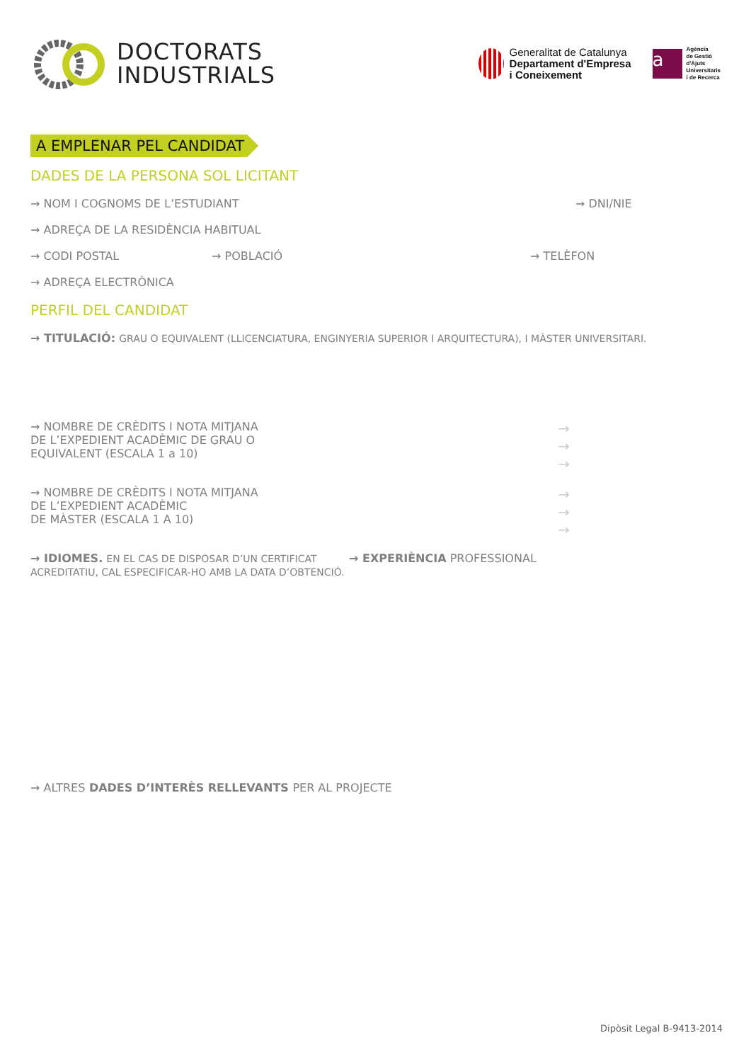DOCTORATS
INDUSTRIALS
Generalitat de Catalunya
Departament d'Empresa
i Coneixement
a
Agència
de Gestió
d'Ajuts
Universitaris
i de Recerca
A EMPLENAR PEL CANDIDAT
DADES DE LA PERSONA SOL LICITANT
→ NOM I COGNOMS DE L’ESTUDIANT → DNI/NIE
→ ADREÇA DE LA RESIDÈNCIA HABITUAL
→ CODI POSTAL → POBLACIÓ → TELÈFON
→ ADREÇA ELECTRÒNICA
PERFIL DEL CANDIDAT
→ TITULACIÓ: GRAU O EQUIVALENT (LLICENCIATURA, ENGINYERIA SUPERIOR I ARQUITECTURA), I MÀSTER UNIVERSITARI.
→ NOMBRE DE CRÈDITS I NOTA MITJANA
DE L’EXPEDIENT ACADÈMIC DE GRAU O
EQUIVALENT (ESCALA 1 a 10) →
→
→
→ NOMBRE DE CRÈDITS I NOTA MITJANA
DE L’EXPEDIENT ACADÈMIC
DE MÀSTER (ESCALA 1 A 10) →
→
→
→ IDIOMES. EN EL CAS DE DISPOSAR D’UN CERTIFICAT ACREDITATIU, CAL ESPECIFICAR-HO AMB LA DATA D’OBTENCIÓ. → EXPERIÈNCIA PROFESSIONAL
→ ALTRES DADES D’INTERÈS RELLEVANTS PER AL PROJECTE
Dipòsit Legal B-9413-2014